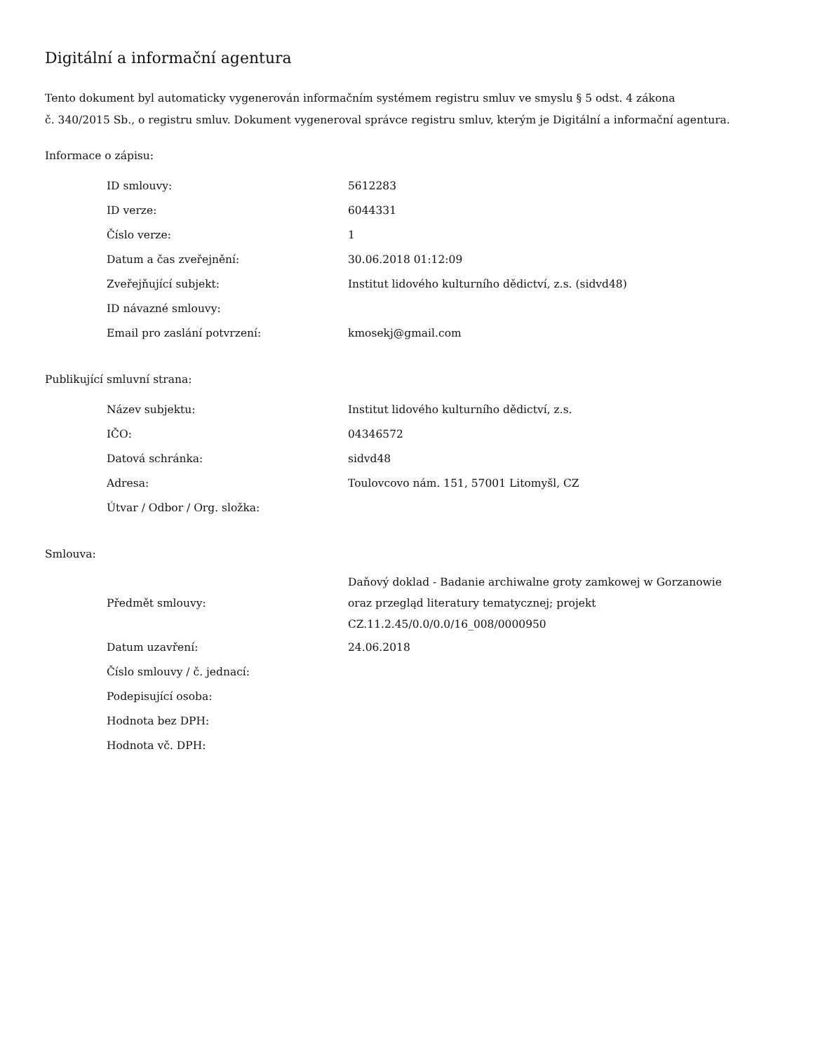Digitální a informační agentura
Tento dokument byl automaticky vygenerován informačním systémem registru smluv ve smyslu § 5 odst. 4 zákona
č. 340/2015 Sb., o registru smluv. Dokument vygeneroval správce registru smluv, kterým je Digitální a informační agentura.
Informace o zápisu:
| ID smlouvy: | 5612283 |
| ID verze: | 6044331 |
| Číslo verze: | 1 |
| Datum a čas zveřejnění: | 30.06.2018 01:12:09 |
| Zveřejňující subjekt: | Institut lidového kulturního dědictví, z.s. (sidvd48) |
| ID návazné smlouvy: | |
| Email pro zaslání potvrzení: | kmosekj@gmail.com |
Publikující smluvní strana:
| Název subjektu: | Institut lidového kulturního dědictví, z.s. |
| IČO: | 04346572 |
| Datová schránka: | sidvd48 |
| Adresa: | Toulovcovo nám. 151, 57001 Litomyšl, CZ |
| Útvar / Odbor / Org. složka: | |
Smlouva:
| Předmět smlouvy: | Daňový doklad - Badanie archiwalne groty zamkowej w Gorzanowie oraz przegląd literatury tematycznej; projekt CZ.11.2.45/0.0/0.0/16_008/0000950 |
| Datum uzavření: | 24.06.2018 |
| Číslo smlouvy / č. jednací: | |
| Podepisující osoba: | |
| Hodnota bez DPH: | |
| Hodnota vč. DPH: | |